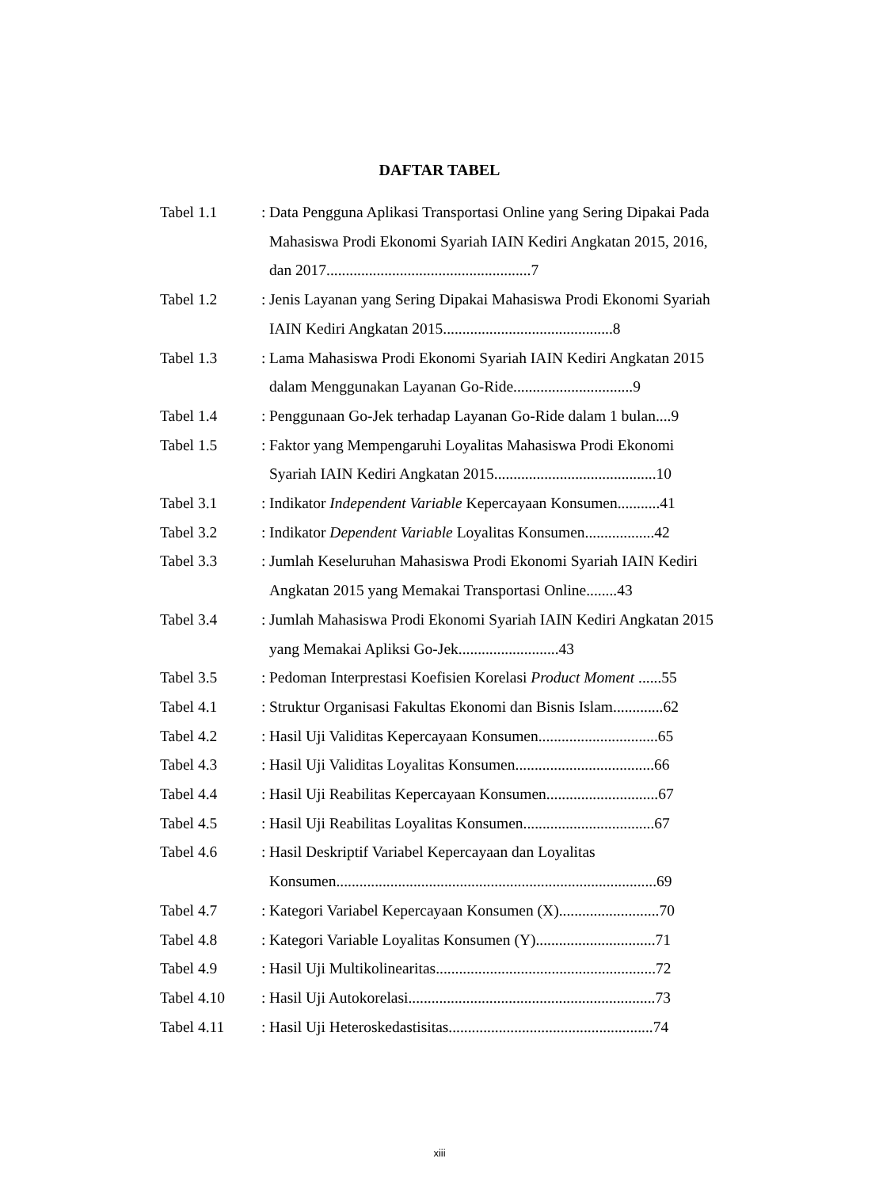DAFTAR TABEL
Tabel 1.1 :
Data Pengguna Aplikasi Transportasi Online yang Sering Dipakai Pada Mahasiswa Prodi Ekonomi Syariah IAIN Kediri Angkatan 2015, 2016, dan 2017.....................................................7
Tabel 1.2 :
Jenis Layanan yang Sering Dipakai Mahasiswa Prodi Ekonomi Syariah IAIN Kediri Angkatan 2015............................................8
Tabel 1.3 :
Lama Mahasiswa Prodi Ekonomi Syariah IAIN Kediri Angkatan 2015 dalam Menggunakan Layanan Go-Ride...............................9
Tabel 1.4 :
Penggunaan Go-Jek terhadap Layanan Go-Ride dalam 1 bulan....9
Tabel 1.5 :
Faktor yang Mempengaruhi Loyalitas Mahasiswa Prodi Ekonomi Syariah IAIN Kediri Angkatan 2015..........................................10
Tabel 3.1 :
Indikator Independent Variable Kepercayaan Konsumen...........41
Tabel 3.2 :
Indikator Dependent Variable Loyalitas Konsumen..................42
Tabel 3.3 :
Jumlah Keseluruhan Mahasiswa Prodi Ekonomi Syariah IAIN Kediri Angkatan 2015 yang Memakai Transportasi Online........43
Tabel 3.4 :
Jumlah Mahasiswa Prodi Ekonomi Syariah IAIN Kediri Angkatan 2015 yang Memakai Apliksi Go-Jek..........................43
Tabel 3.5 :
Pedoman Interprestasi Koefisien Korelasi Product Moment ......55
Tabel 4.1 :
Struktur Organisasi Fakultas Ekonomi dan Bisnis Islam.............62
Tabel 4.2 :
Hasil Uji Validitas Kepercayaan Konsumen...............................65
Tabel 4.3 :
Hasil Uji Validitas Loyalitas Konsumen....................................66
Tabel 4.4 :
Hasil Uji Reabilitas Kepercayaan Konsumen.............................67
Tabel 4.5 :
Hasil Uji Reabilitas Loyalitas Konsumen..................................67
Tabel 4.6 :
Hasil Deskriptif Variabel Kepercayaan dan Loyalitas Konsumen...................................................................................69
Tabel 4.7 :
Kategori Variabel Kepercayaan Konsumen (X)..........................70
Tabel 4.8 :
Kategori Variable Loyalitas Konsumen (Y)...............................71
Tabel 4.9 :
Hasil Uji Multikolinearitas.........................................................72
Tabel 4.10 :
Hasil Uji Autokorelasi................................................................73
Tabel 4.11 :
Hasil Uji Heteroskedastisitas.....................................................74
xiii